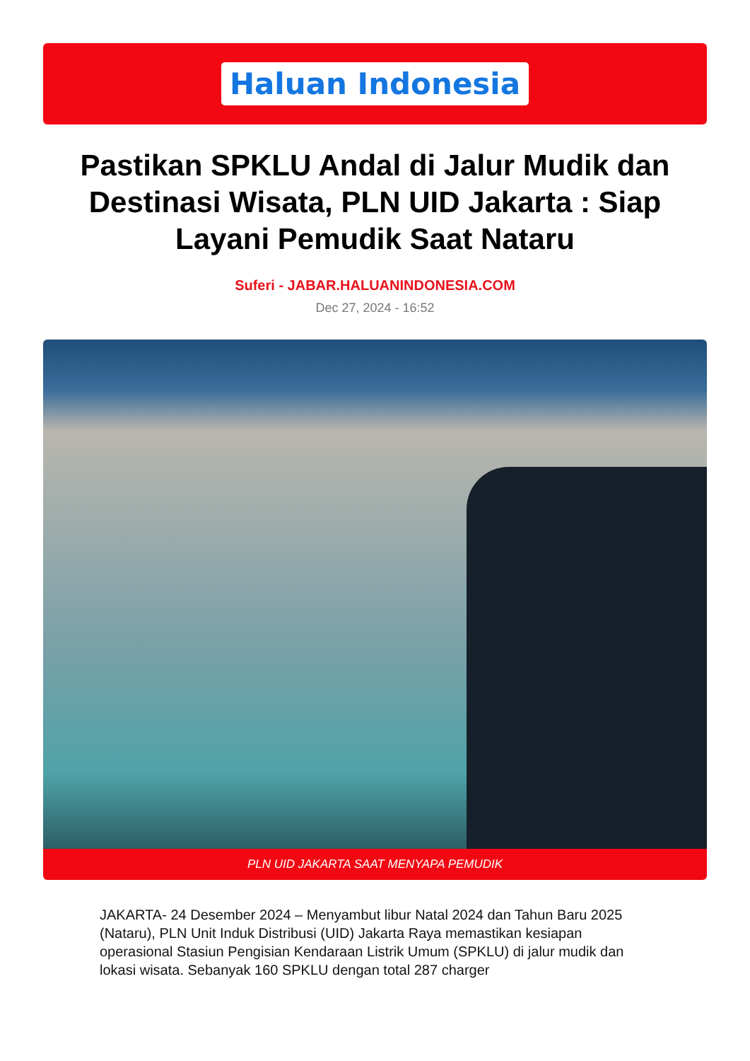Haluan Indonesia
Pastikan SPKLU Andal di Jalur Mudik dan Destinasi Wisata, PLN UID Jakarta : Siap Layani Pemudik Saat Nataru
Suferi - JABAR.HALUANINDONESIA.COM
Dec 27, 2024 - 16:52
PLN UID JAKARTA SAAT MENYAPA PEMUDIK
JAKARTA- 24 Desember 2024 – Menyambut libur Natal 2024 dan Tahun Baru 2025 (Nataru), PLN Unit Induk Distribusi (UID) Jakarta Raya memastikan kesiapan operasional Stasiun Pengisian Kendaraan Listrik Umum (SPKLU) di jalur mudik dan lokasi wisata. Sebanyak 160 SPKLU dengan total 287 charger